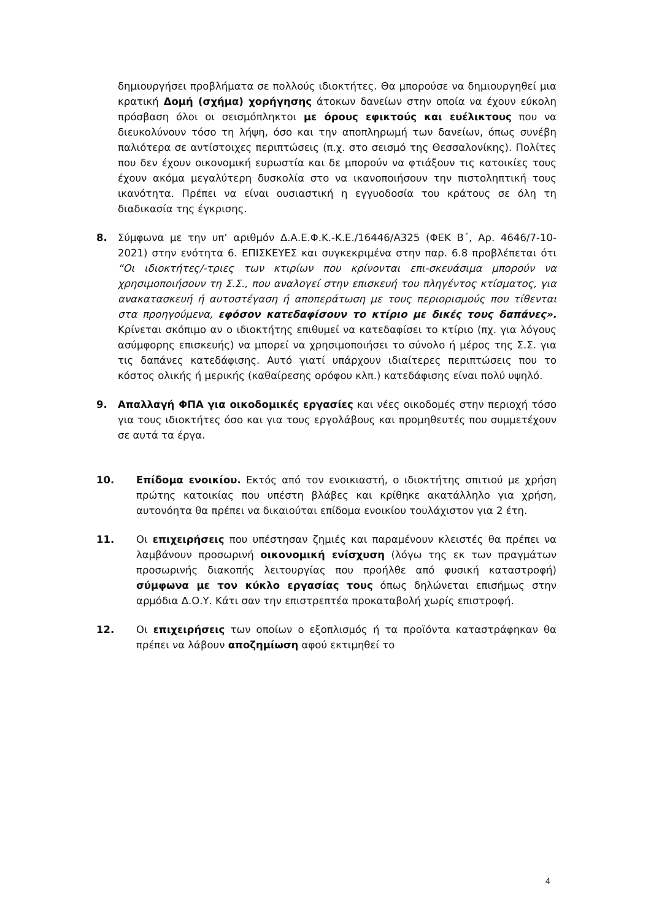δημιουργήσει προβλήματα σε πολλούς ιδιοκτήτες. Θα μπορούσε να δημιουργηθεί μια κρατική Δομή (σχήμα) χορήγησης άτοκων δανείων στην οποία να έχουν εύκολη πρόσβαση όλοι οι σεισμόπληκτοι με όρους εφικτούς και ευέλικτους που να διευκολύνουν τόσο τη λήψη, όσο και την αποπληρωμή των δανείων, όπως συνέβη παλιότερα σε αντίστοιχες περιπτώσεις (π.χ. στο σεισμό της Θεσσαλονίκης). Πολίτες που δεν έχουν οικονομική ευρωστία και δε μπορούν να φτιάξουν τις κατοικίες τους έχουν ακόμα μεγαλύτερη δυσκολία στο να ικανοποιήσουν την πιστοληπτική τους ικανότητα. Πρέπει να είναι ουσιαστική η εγγυοδοσία του κράτους σε όλη τη διαδικασία της έγκρισης.
8. Σύμφωνα με την υπ’ αριθμόν Δ.Α.Ε.Φ.Κ.-Κ.Ε./16446/Α325 (ΦΕΚ Β΄, Αρ. 4646/7-10-2021) στην ενότητα 6. ΕΠΙΣΚΕΥΕΣ και συγκεκριμένα στην παρ. 6.8 προβλέπεται ότι “Οι ιδιοκτήτες/-τριες των κτιρίων που κρίνονται επι-σκευάσιμα μπορούν να χρησιμοποιήσουν τη Σ.Σ., που αναλογεί στην επισκευή του πληγέντος κτίσματος, για ανακατασκευή ή αυτοστέγαση ή αποπεράτωση με τους περιορισμούς που τίθενται στα προηγούμενα, εφόσον κατεδαφίσουν το κτίριο με δικές τους δαπάνες». Κρίνεται σκόπιμο αν ο ιδιοκτήτης επιθυμεί να κατεδαφίσει το κτίριο (πχ. για λόγους ασύμφορης επισκευής) να μπορεί να χρησιμοποιήσει το σύνολο ή μέρος της Σ.Σ. για τις δαπάνες κατεδάφισης. Αυτό γιατί υπάρχουν ιδιαίτερες περιπτώσεις που το κόστος ολικής ή μερικής (καθαίρεσης ορόφου κλπ.) κατεδάφισης είναι πολύ υψηλό.
9. Απαλλαγή ΦΠΑ για οικοδομικές εργασίες και νέες οικοδομές στην περιοχή τόσο για τους ιδιοκτήτες όσο και για τους εργολάβους και προμηθευτές που συμμετέχουν σε αυτά τα έργα.
10. Επίδομα ενοικίου. Εκτός από τον ενοικιαστή, ο ιδιοκτήτης σπιτιού με χρήση πρώτης κατοικίας που υπέστη βλάβες και κρίθηκε ακατάλληλο για χρήση, αυτονόητα θα πρέπει να δικαιούται επίδομα ενοικίου τουλάχιστον για 2 έτη.
11. Οι επιχειρήσεις που υπέστησαν ζημιές και παραμένουν κλειστές θα πρέπει να λαμβάνουν προσωρινή οικονομική ενίσχυση (λόγω της εκ των πραγμάτων προσωρινής διακοπής λειτουργίας που προήλθε από φυσική καταστροφή) σύμφωνα με τον κύκλο εργασίας τους όπως δηλώνεται επισήμως στην αρμόδια Δ.Ο.Υ. Κάτι σαν την επιστρεπτέα προκαταβολή χωρίς επιστροφή.
12. Οι επιχειρήσεις των οποίων ο εξοπλισμός ή τα προϊόντα καταστράφηκαν θα πρέπει να λάβουν αποζημίωση αφού εκτιμηθεί το
4